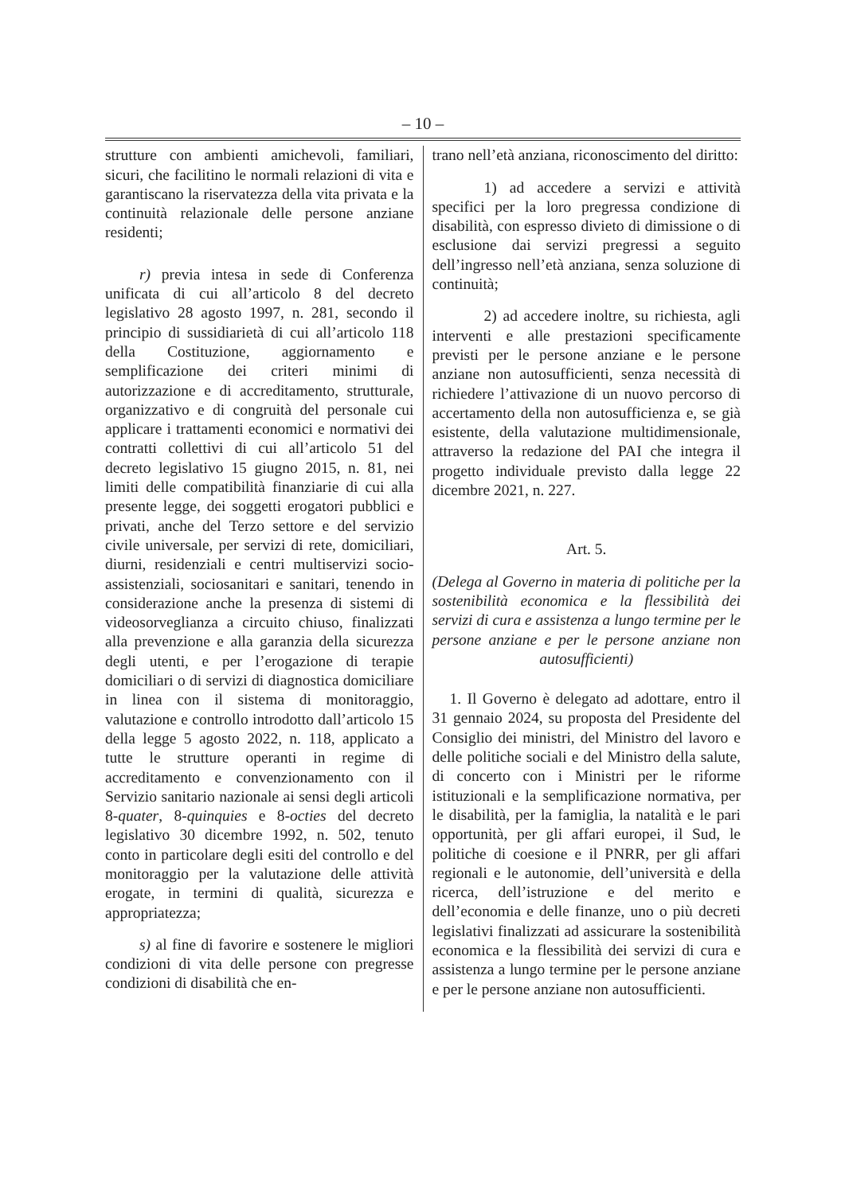– 10 –
strutture con ambienti amichevoli, familiari, sicuri, che facilitino le normali relazioni di vita e garantiscano la riservatezza della vita privata e la continuità relazionale delle persone anziane residenti;
r) previa intesa in sede di Conferenza unificata di cui all’articolo 8 del decreto legislativo 28 agosto 1997, n. 281, secondo il principio di sussidiarietà di cui all’articolo 118 della Costituzione, aggiornamento e semplificazione dei criteri minimi di autorizzazione e di accreditamento, strutturale, organizzativo e di congruità del personale cui applicare i trattamenti economici e normativi dei contratti collettivi di cui all’articolo 51 del decreto legislativo 15 giugno 2015, n. 81, nei limiti delle compatibilità finanziarie di cui alla presente legge, dei soggetti erogatori pubblici e privati, anche del Terzo settore e del servizio civile universale, per servizi di rete, domiciliari, diurni, residenziali e centri multiservizi socio-assistenziali, sociosanitari e sanitari, tenendo in considerazione anche la presenza di sistemi di videosorveglianza a circuito chiuso, finalizzati alla prevenzione e alla garanzia della sicurezza degli utenti, e per l’erogazione di terapie domiciliari o di servizi di diagnostica domiciliare in linea con il sistema di monitoraggio, valutazione e controllo introdotto dall’articolo 15 della legge 5 agosto 2022, n. 118, applicato a tutte le strutture operanti in regime di accreditamento e convenzionamento con il Servizio sanitario nazionale ai sensi degli articoli 8-quater, 8-quinquies e 8-octies del decreto legislativo 30 dicembre 1992, n. 502, tenuto conto in particolare degli esiti del controllo e del monitoraggio per la valutazione delle attività erogate, in termini di qualità, sicurezza e appropriatezza;
s) al fine di favorire e sostenere le migliori condizioni di vita delle persone con pregresse condizioni di disabilità che en-
trano nell’età anziana, riconoscimento del diritto:
1) ad accedere a servizi e attività specifici per la loro pregressa condizione di disabilità, con espresso divieto di dimissione o di esclusione dai servizi pregressi a seguito dell’ingresso nell’età anziana, senza soluzione di continuità;
2) ad accedere inoltre, su richiesta, agli interventi e alle prestazioni specificamente previsti per le persone anziane e le persone anziane non autosufficienti, senza necessità di richiedere l’attivazione di un nuovo percorso di accertamento della non autosufficienza e, se già esistente, della valutazione multidimensionale, attraverso la redazione del PAI che integra il progetto individuale previsto dalla legge 22 dicembre 2021, n. 227.
Art. 5.
(Delega al Governo in materia di politiche per la sostenibilità economica e la flessibilità dei servizi di cura e assistenza a lungo termine per le persone anziane e per le persone anziane non autosufficienti)
1. Il Governo è delegato ad adottare, entro il 31 gennaio 2024, su proposta del Presidente del Consiglio dei ministri, del Ministro del lavoro e delle politiche sociali e del Ministro della salute, di concerto con i Ministri per le riforme istituzionali e la semplificazione normativa, per le disabilità, per la famiglia, la natalità e le pari opportunità, per gli affari europei, il Sud, le politiche di coesione e il PNRR, per gli affari regionali e le autonomie, dell’università e della ricerca, dell’istruzione e del merito e dell’economia e delle finanze, uno o più decreti legislativi finalizzati ad assicurare la sostenibilità economica e la flessibilità dei servizi di cura e assistenza a lungo termine per le persone anziane e per le persone anziane non autosufficienti.